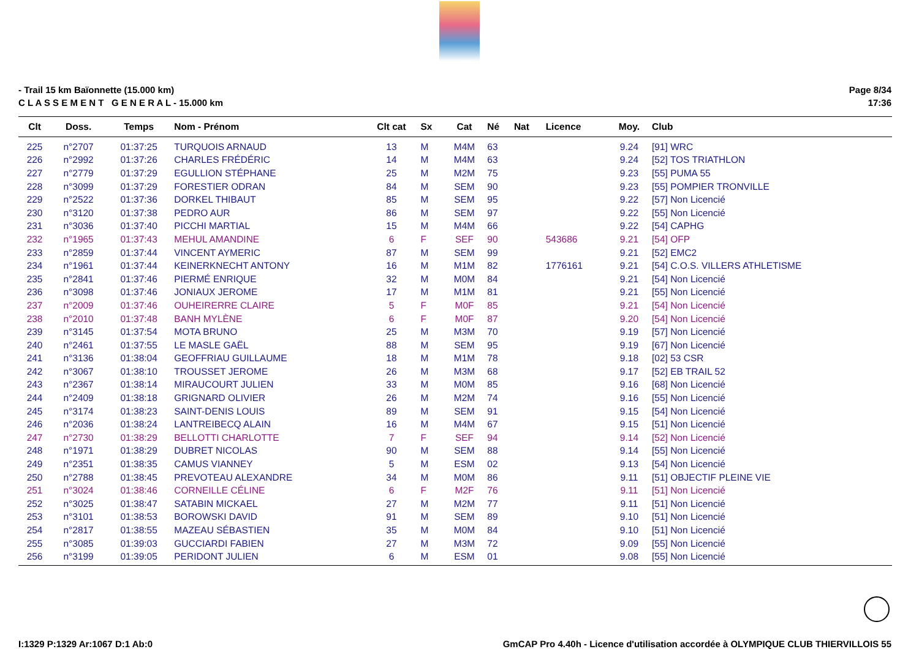- Trail 15 km Baïonnette (15.000 km)
C L A S S E M E N T G E N E R A L - 15.000 km
Page 8/34
17:36
| Clt | Doss. | Temps | Nom - Prénom | Clt cat | Sx | Cat | Né | Nat | Licence | Moy. | Club |
| --- | --- | --- | --- | --- | --- | --- | --- | --- | --- | --- | --- |
| 225 | n°2707 | 01:37:25 | TURQUOIS ARNAUD | 13 | M | M4M | 63 | | | 9.24 | [91] WRC |
| 226 | n°2992 | 01:37:26 | CHARLES FRÉDÉRIC | 14 | M | M4M | 63 | | | 9.24 | [52] TOS TRIATHLON |
| 227 | n°2779 | 01:37:29 | EGULLION STÉPHANE | 25 | M | M2M | 75 | | | 9.23 | [55] PUMA 55 |
| 228 | n°3099 | 01:37:29 | FORESTIER ODRAN | 84 | M | SEM | 90 | | | 9.23 | [55] POMPIER TRONVILLE |
| 229 | n°2522 | 01:37:36 | DORKEL THIBAUT | 85 | M | SEM | 95 | | | 9.22 | [57] Non Licencié |
| 230 | n°3120 | 01:37:38 | PEDRO AUR | 86 | M | SEM | 97 | | | 9.22 | [55] Non Licencié |
| 231 | n°3036 | 01:37:40 | PICCHI MARTIAL | 15 | M | M4M | 66 | | | 9.22 | [54] CAPHG |
| 232 | n°1965 | 01:37:43 | MEHUL AMANDINE | 6 | F | SEF | 90 | | 543686 | 9.21 | [54] OFP |
| 233 | n°2859 | 01:37:44 | VINCENT AYMERIC | 87 | M | SEM | 99 | | | 9.21 | [52] EMC2 |
| 234 | n°1961 | 01:37:44 | KEINERKNECHT ANTONY | 16 | M | M1M | 82 | | 1776161 | 9.21 | [54] C.O.S. VILLERS ATHLETISME |
| 235 | n°2841 | 01:37:46 | PIERMÉ ENRIQUE | 32 | M | M0M | 84 | | | 9.21 | [54] Non Licencié |
| 236 | n°3098 | 01:37:46 | JONIAUX JEROME | 17 | M | M1M | 81 | | | 9.21 | [55] Non Licencié |
| 237 | n°2009 | 01:37:46 | OUHEIRERRE CLAIRE | 5 | F | M0F | 85 | | | 9.21 | [54] Non Licencié |
| 238 | n°2010 | 01:37:48 | BANH MYLÈNE | 6 | F | M0F | 87 | | | 9.20 | [54] Non Licencié |
| 239 | n°3145 | 01:37:54 | MOTA BRUNO | 25 | M | M3M | 70 | | | 9.19 | [57] Non Licencié |
| 240 | n°2461 | 01:37:55 | LE MASLE GAËL | 88 | M | SEM | 95 | | | 9.19 | [67] Non Licencié |
| 241 | n°3136 | 01:38:04 | GEOFFRIAU GUILLAUME | 18 | M | M1M | 78 | | | 9.18 | [02] 53 CSR |
| 242 | n°3067 | 01:38:10 | TROUSSET JEROME | 26 | M | M3M | 68 | | | 9.17 | [52] EB TRAIL 52 |
| 243 | n°2367 | 01:38:14 | MIRAUCOURT JULIEN | 33 | M | M0M | 85 | | | 9.16 | [68] Non Licencié |
| 244 | n°2409 | 01:38:18 | GRIGNARD OLIVIER | 26 | M | M2M | 74 | | | 9.16 | [55] Non Licencié |
| 245 | n°3174 | 01:38:23 | SAINT-DENIS LOUIS | 89 | M | SEM | 91 | | | 9.15 | [54] Non Licencié |
| 246 | n°2036 | 01:38:24 | LANTREIBECQ ALAIN | 16 | M | M4M | 67 | | | 9.15 | [51] Non Licencié |
| 247 | n°2730 | 01:38:29 | BELLOTTI CHARLOTTE | 7 | F | SEF | 94 | | | 9.14 | [52] Non Licencié |
| 248 | n°1971 | 01:38:29 | DUBRET NICOLAS | 90 | M | SEM | 88 | | | 9.14 | [55] Non Licencié |
| 249 | n°2351 | 01:38:35 | CAMUS VIANNEY | 5 | M | ESM | 02 | | | 9.13 | [54] Non Licencié |
| 250 | n°2788 | 01:38:45 | PREVOTEAU ALEXANDRE | 34 | M | M0M | 86 | | | 9.11 | [51] OBJECTIF PLEINE VIE |
| 251 | n°3024 | 01:38:46 | CORNEILLE CÉLINE | 6 | F | M2F | 76 | | | 9.11 | [51] Non Licencié |
| 252 | n°3025 | 01:38:47 | SATABIN MICKAEL | 27 | M | M2M | 77 | | | 9.11 | [51] Non Licencié |
| 253 | n°3101 | 01:38:53 | BOROWSKI DAVID | 91 | M | SEM | 89 | | | 9.10 | [51] Non Licencié |
| 254 | n°2817 | 01:38:55 | MAZEAU SÉBASTIEN | 35 | M | M0M | 84 | | | 9.10 | [51] Non Licencié |
| 255 | n°3085 | 01:39:03 | GUCCIARDI FABIEN | 27 | M | M3M | 72 | | | 9.09 | [55] Non Licencié |
| 256 | n°3199 | 01:39:05 | PERIDONT JULIEN | 6 | M | ESM | 01 | | | 9.08 | [55] Non Licencié |
I:1329 P:1329 Ar:1067 D:1 Ab:0 GmCAP Pro 4.40h - Licence d'utilisation accordée à OLYMPIQUE CLUB THIERVILLOIS 55